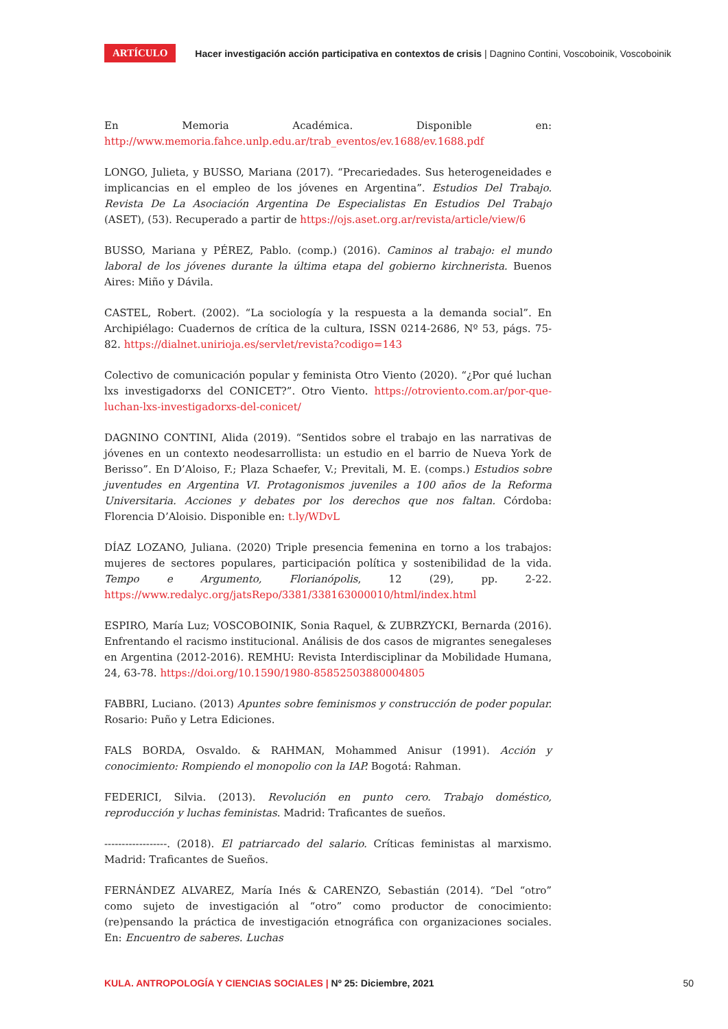ARTÍCULO Hacer investigación acción participativa en contextos de crisis | Dagnino Contini, Voscoboinik, Voscoboinik
En Memoria Académica. Disponible en: http://www.memoria.fahce.unlp.edu.ar/trab_eventos/ev.1688/ev.1688.pdf
LONGO, Julieta, y BUSSO, Mariana (2017). “Precariedades. Sus heterogeneidades e implicancias en el empleo de los jóvenes en Argentina”. Estudios Del Trabajo. Revista De La Asociación Argentina De Especialistas En Estudios Del Trabajo (ASET), (53). Recuperado a partir de https://ojs.aset.org.ar/revista/article/view/6
BUSSO, Mariana y PÉREZ, Pablo. (comp.) (2016). Caminos al trabajo: el mundo laboral de los jóvenes durante la última etapa del gobierno kirchnerista. Buenos Aires: Miño y Dávila.
CASTEL, Robert. (2002). “La sociología y la respuesta a la demanda social”. En Archipiélago: Cuadernos de crítica de la cultura, ISSN 0214-2686, Nº 53, págs. 75-82. https://dialnet.unirioja.es/servlet/revista?codigo=143
Colectivo de comunicación popular y feminista Otro Viento (2020). “¿Por qué luchan lxs investigadorxs del CONICET?”. Otro Viento. https://otroviento.com.ar/por-que-luchan-lxs-investigadorxs-del-conicet/
DAGNINO CONTINI, Alida (2019). “Sentidos sobre el trabajo en las narrativas de jóvenes en un contexto neodesarrollista: un estudio en el barrio de Nueva York de Berisso”. En D’Aloiso, F.; Plaza Schaefer, V.; Previtali, M. E. (comps.) Estudios sobre juventudes en Argentina VI. Protagonismos juveniles a 100 años de la Reforma Universitaria. Acciones y debates por los derechos que nos faltan. Córdoba: Florencia D’Aloisio. Disponible en: t.ly/WDvL
DÍAZ LOZANO, Juliana. (2020) Triple presencia femenina en torno a los trabajos: mujeres de sectores populares, participación política y sostenibilidad de la vida. Tempo e Argumento, Florianópolis, 12 (29), pp. 2-22. https://www.redalyc.org/jatsRepo/3381/338163000010/html/index.html
ESPIRO, María Luz; VOSCOBOINIK, Sonia Raquel, & ZUBRZYCKI, Bernarda (2016). Enfrentando el racismo institucional. Análisis de dos casos de migrantes senegaleses en Argentina (2012-2016). REMHU: Revista Interdisciplinar da Mobilidade Humana, 24, 63-78. https://doi.org/10.1590/1980-85852503880004805
FABBRI, Luciano. (2013) Apuntes sobre feminismos y construcción de poder popular. Rosario: Puño y Letra Ediciones.
FALS BORDA, Osvaldo. & RAHMAN, Mohammed Anisur (1991). Acción y conocimiento: Rompiendo el monopolio con la IAP. Bogotá: Rahman.
FEDERICI, Silvia. (2013). Revolución en punto cero. Trabajo doméstico, reproducción y luchas feministas. Madrid: Traficantes de sueños.
------------------. (2018). El patriarcado del salario. Críticas feministas al marxismo. Madrid: Traficantes de Sueños.
FERNÁNDEZ ALVAREZ, María Inés & CARENZO, Sebastián (2014). “Del “otro” como sujeto de investigación al “otro” como productor de conocimiento: (re)pensando la práctica de investigación etnográfica con organizaciones sociales. En: Encuentro de saberes. Luchas
KULA. ANTROPOLOGÍA Y CIENCIAS SOCIALES | Nº 25: Diciembre, 2021 50